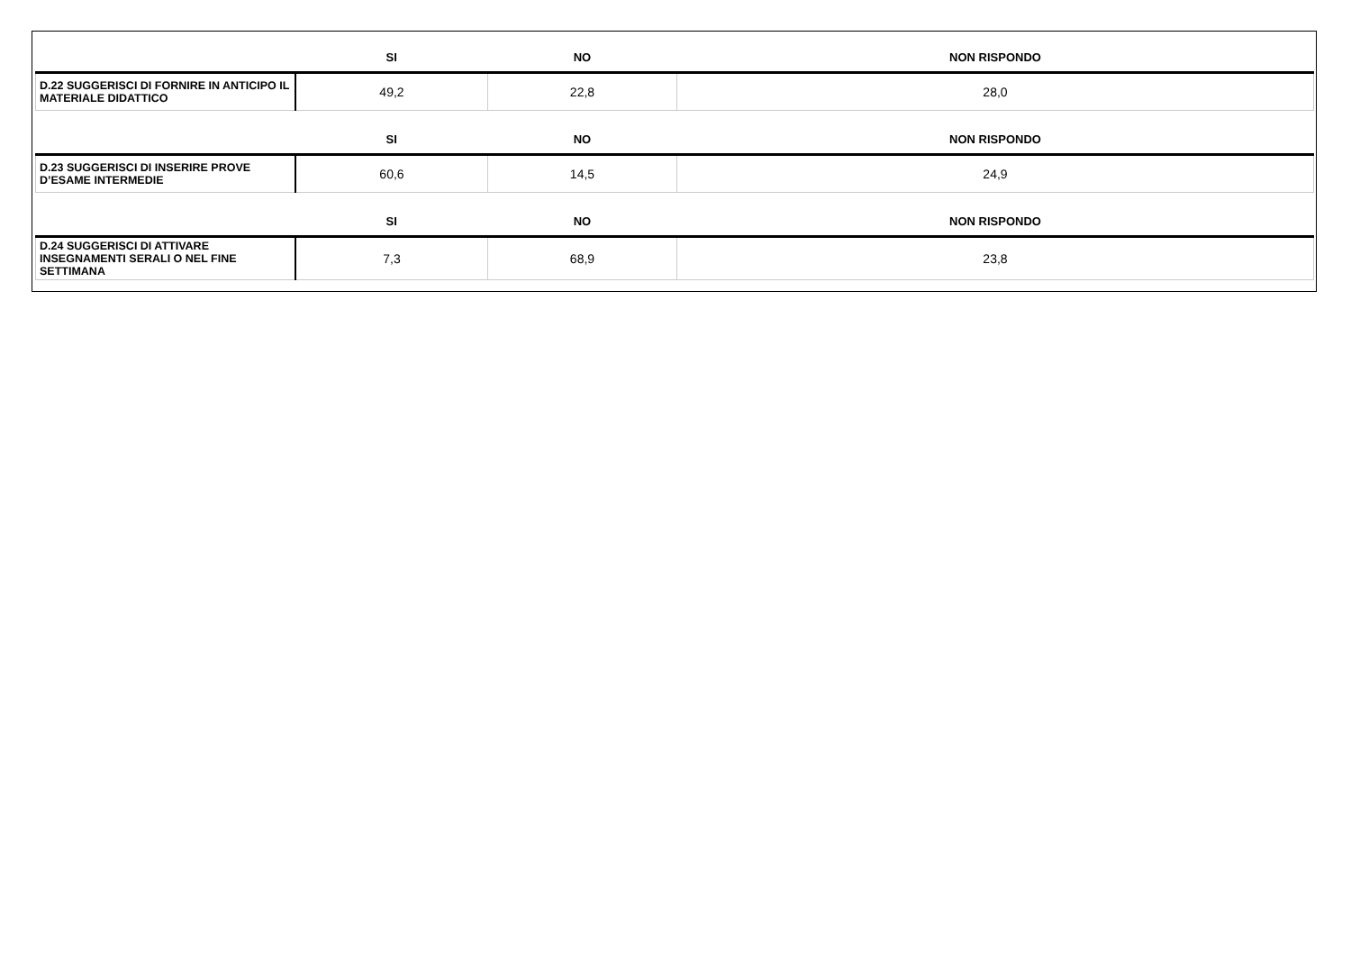| | SI | NO | NON RISPONDO |
| --- | --- | --- | --- |
| D.22 SUGGERISCI DI FORNIRE IN ANTICIPO IL MATERIALE DIDATTICO | 49,2 | 22,8 | 28,0 |
| | SI | NO | NON RISPONDO |
| D.23 SUGGERISCI DI INSERIRE PROVE D’ESAME INTERMEDIE | 60,6 | 14,5 | 24,9 |
| | SI | NO | NON RISPONDO |
| D.24 SUGGERISCI DI ATTIVARE INSEGNAMENTI SERALI O NEL FINE SETTIMANA | 7,3 | 68,9 | 23,8 |